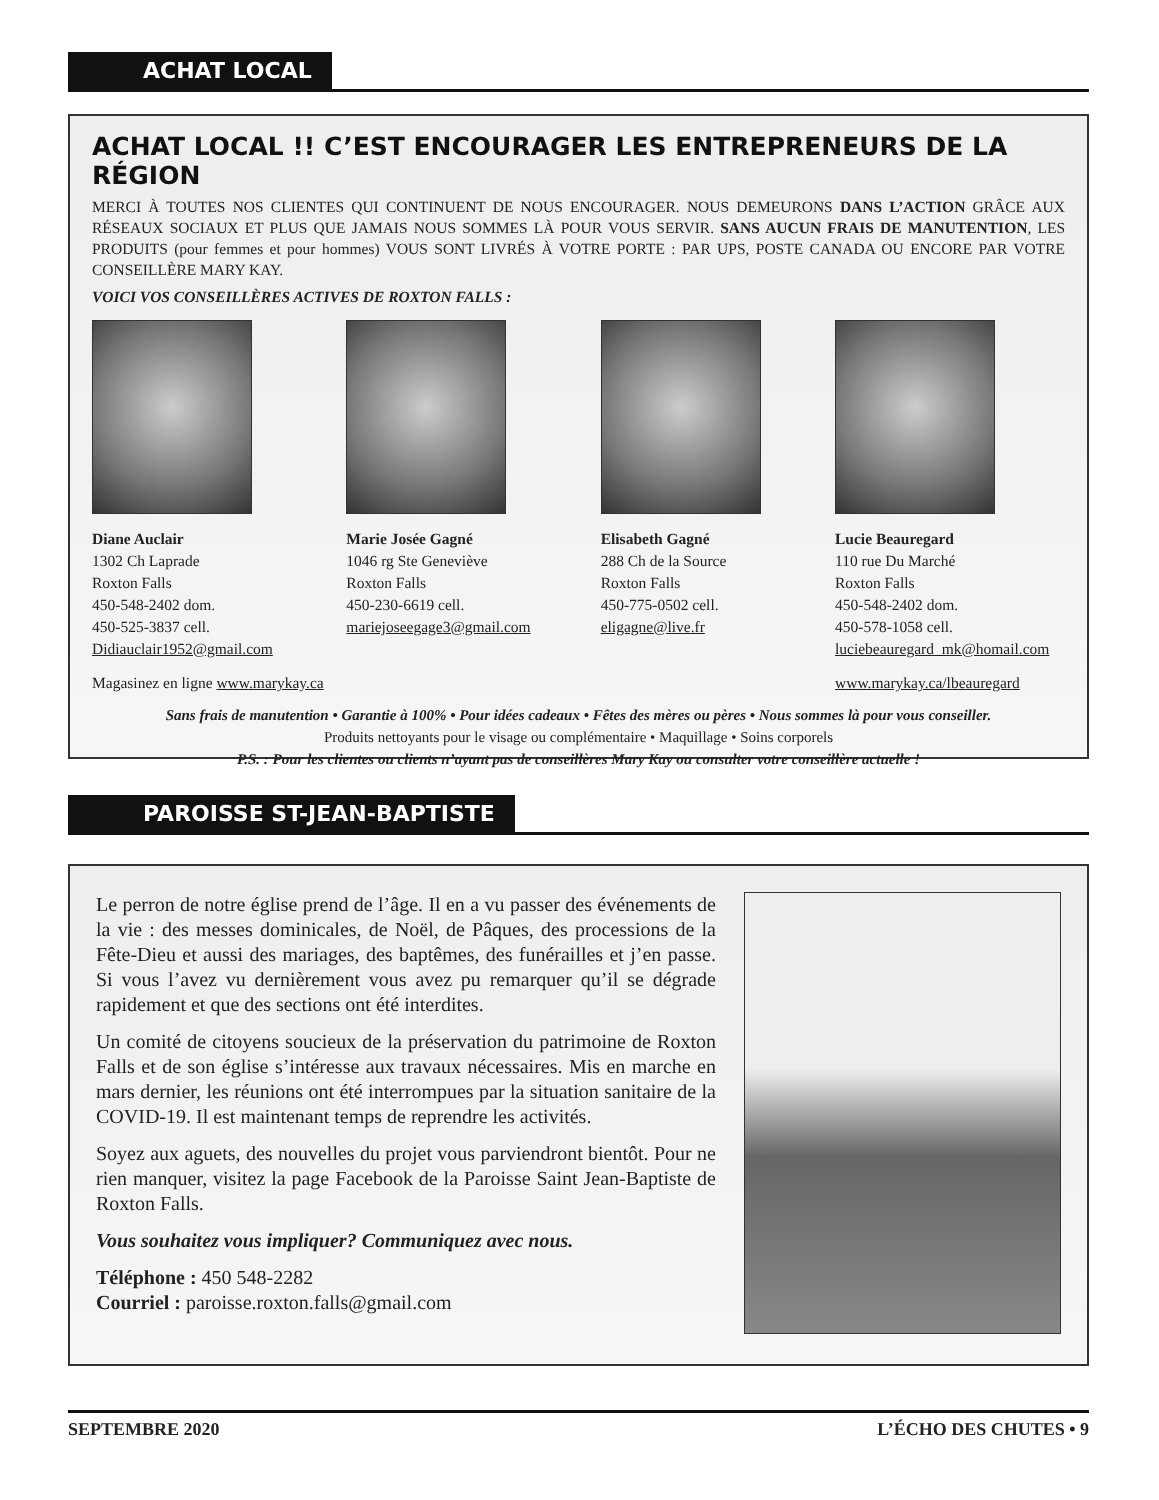ACHAT LOCAL
ACHAT LOCAL !! C’EST ENCOURAGER LES ENTREPRENEURS DE LA RÉGION
MERCI À TOUTES NOS CLIENTES QUI CONTINUENT DE NOUS ENCOURAGER. NOUS DEMEURONS DANS L’ACTION GRÂCE AUX RÉSEAUX SOCIAUX ET PLUS QUE JAMAIS NOUS SOMMES LÀ POUR VOUS SERVIR. SANS AUCUN FRAIS DE MANUTENTION, LES PRODUITS (pour femmes et pour hommes) VOUS SONT LIVRÉS À VOTRE PORTE : PAR UPS, POSTE CANADA OU ENCORE PAR VOTRE CONSEILLÈRE MARY KAY.
VOICI VOS CONSEILLÈRES ACTIVES DE ROXTON FALLS :
Diane Auclair
1302 Ch Laprade
Roxton Falls
450-548-2402 dom.
450-525-3837 cell.
Didiauclair1952@gmail.com
Marie Josée Gagné
1046 rg Ste Geneviève
Roxton Falls
450-230-6619 cell.
mariejoseegage3@gmail.com
Elisabeth Gagné
288 Ch de la Source
Roxton Falls
450-775-0502 cell.
eligagne@live.fr
Lucie Beauregard
110 rue Du Marché
Roxton Falls
450-548-2402 dom.
450-578-1058 cell.
luciebeauregard_mk@homail.com
Magasinez en ligne www.marykay.ca www.marykay.ca/lbeauregard
Sans frais de manutention • Garantie à 100% • Pour idées cadeaux • Fêtes des mères ou pères • Nous sommes là pour vous conseiller.
Produits nettoyants pour le visage ou complémentaire • Maquillage • Soins corporels
P.S. : Pour les clientes ou clients n’ayant pas de conseillères Mary Kay ou consulter votre conseillère actuelle !
PAROISSE ST-JEAN-BAPTISTE
Le perron de notre église prend de l’âge. Il en a vu passer des événements de la vie : des messes dominicales, de Noël, de Pâques, des processions de la Fête-Dieu et aussi des mariages, des baptêmes, des funérailles et j’en passe. Si vous l’avez vu dernièrement vous avez pu remarquer qu’il se dégrade rapidement et que des sections ont été interdites.
Un comité de citoyens soucieux de la préservation du patrimoine de Roxton Falls et de son église s’intéresse aux travaux nécessaires. Mis en marche en mars dernier, les réunions ont été interrompues par la situation sanitaire de la COVID-19. Il est maintenant temps de reprendre les activités.
Soyez aux aguets, des nouvelles du projet vous parviendront bientôt. Pour ne rien manquer, visitez la page Facebook de la Paroisse Saint Jean-Baptiste de Roxton Falls.
Vous souhaitez vous impliquer? Communiquez avec nous.
Téléphone : 450 548-2282
Courriel : paroisse.roxton.falls@gmail.com
SEPTEMBRE 2020 L’ÉCHO DES CHUTES • 9